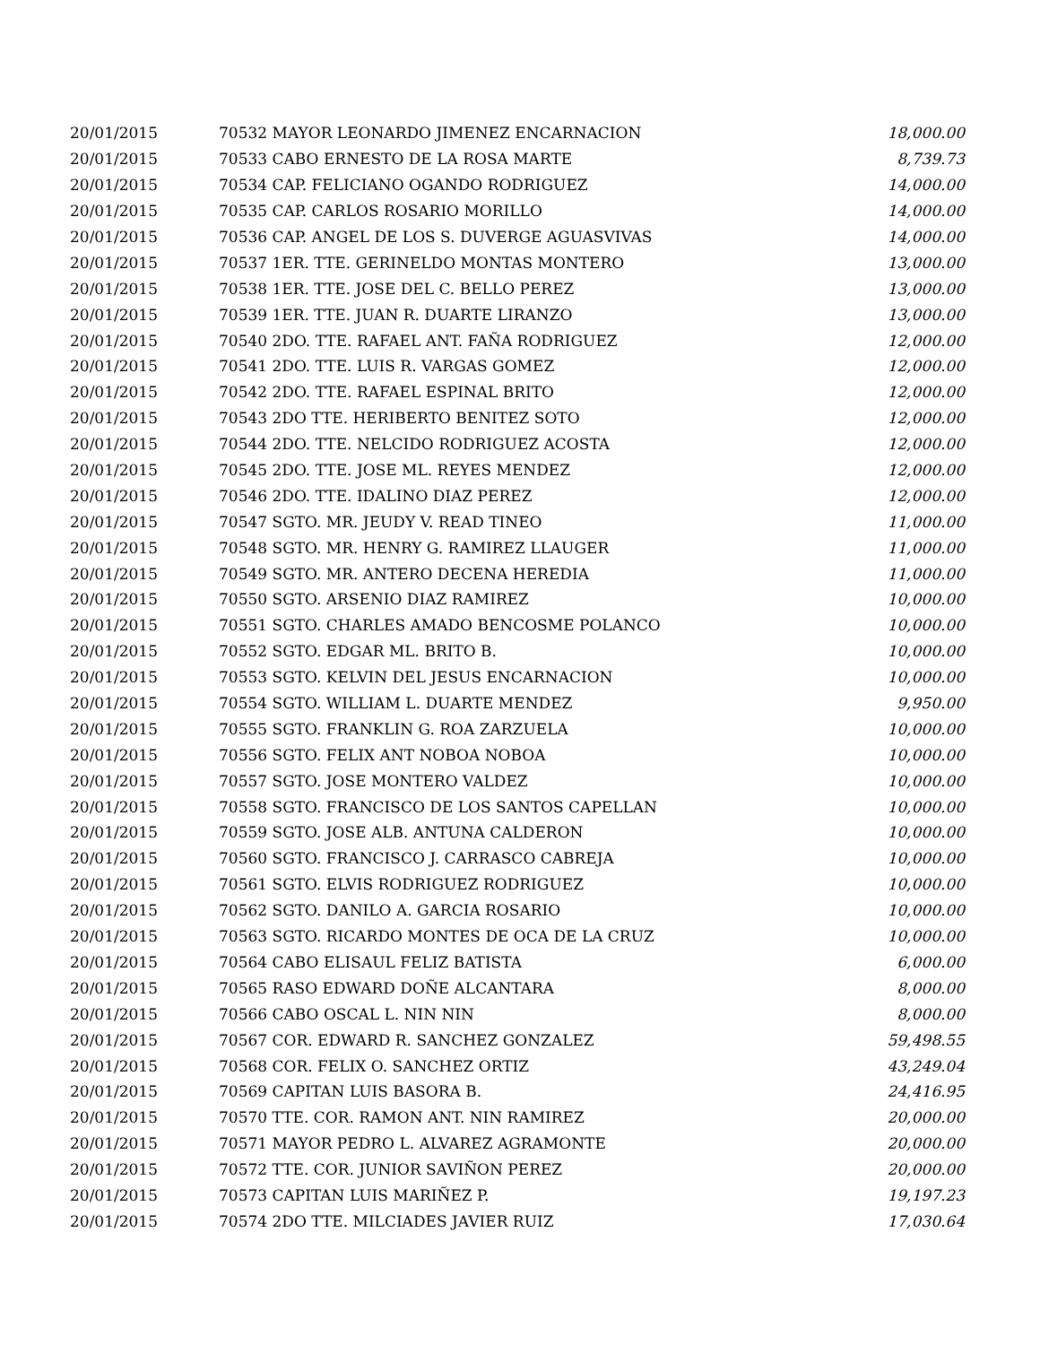| 20/01/2015 | 70532 MAYOR LEONARDO JIMENEZ ENCARNACION | 18,000.00 |
| 20/01/2015 | 70533 CABO ERNESTO DE LA ROSA MARTE | 8,739.73 |
| 20/01/2015 | 70534 CAP. FELICIANO OGANDO RODRIGUEZ | 14,000.00 |
| 20/01/2015 | 70535 CAP. CARLOS ROSARIO MORILLO | 14,000.00 |
| 20/01/2015 | 70536 CAP. ANGEL DE LOS S. DUVERGE AGUASVIVAS | 14,000.00 |
| 20/01/2015 | 70537 1ER. TTE. GERINELDO MONTAS MONTERO | 13,000.00 |
| 20/01/2015 | 70538 1ER. TTE. JOSE DEL C. BELLO PEREZ | 13,000.00 |
| 20/01/2015 | 70539 1ER. TTE. JUAN R. DUARTE LIRANZO | 13,000.00 |
| 20/01/2015 | 70540 2DO. TTE. RAFAEL ANT. FAÑA RODRIGUEZ | 12,000.00 |
| 20/01/2015 | 70541 2DO. TTE. LUIS R. VARGAS GOMEZ | 12,000.00 |
| 20/01/2015 | 70542 2DO. TTE. RAFAEL ESPINAL BRITO | 12,000.00 |
| 20/01/2015 | 70543 2DO TTE. HERIBERTO BENITEZ SOTO | 12,000.00 |
| 20/01/2015 | 70544 2DO. TTE. NELCIDO RODRIGUEZ ACOSTA | 12,000.00 |
| 20/01/2015 | 70545 2DO. TTE. JOSE ML. REYES MENDEZ | 12,000.00 |
| 20/01/2015 | 70546 2DO. TTE. IDALINO DIAZ PEREZ | 12,000.00 |
| 20/01/2015 | 70547 SGTO. MR. JEUDY V. READ TINEO | 11,000.00 |
| 20/01/2015 | 70548 SGTO. MR. HENRY G. RAMIREZ LLAUGER | 11,000.00 |
| 20/01/2015 | 70549 SGTO. MR. ANTERO DECENA HEREDIA | 11,000.00 |
| 20/01/2015 | 70550 SGTO. ARSENIO DIAZ RAMIREZ | 10,000.00 |
| 20/01/2015 | 70551 SGTO. CHARLES AMADO BENCOSME POLANCO | 10,000.00 |
| 20/01/2015 | 70552 SGTO. EDGAR ML. BRITO B. | 10,000.00 |
| 20/01/2015 | 70553 SGTO. KELVIN DEL JESUS ENCARNACION | 10,000.00 |
| 20/01/2015 | 70554 SGTO. WILLIAM L. DUARTE MENDEZ | 9,950.00 |
| 20/01/2015 | 70555 SGTO. FRANKLIN G. ROA ZARZUELA | 10,000.00 |
| 20/01/2015 | 70556 SGTO. FELIX ANT NOBOA NOBOA | 10,000.00 |
| 20/01/2015 | 70557 SGTO. JOSE MONTERO VALDEZ | 10,000.00 |
| 20/01/2015 | 70558 SGTO. FRANCISCO DE LOS SANTOS CAPELLAN | 10,000.00 |
| 20/01/2015 | 70559 SGTO. JOSE ALB. ANTUNA CALDERON | 10,000.00 |
| 20/01/2015 | 70560 SGTO. FRANCISCO J. CARRASCO CABREJA | 10,000.00 |
| 20/01/2015 | 70561 SGTO. ELVIS RODRIGUEZ RODRIGUEZ | 10,000.00 |
| 20/01/2015 | 70562 SGTO. DANILO A. GARCIA ROSARIO | 10,000.00 |
| 20/01/2015 | 70563 SGTO. RICARDO MONTES DE OCA DE LA CRUZ | 10,000.00 |
| 20/01/2015 | 70564 CABO ELISAUL FELIZ BATISTA | 6,000.00 |
| 20/01/2015 | 70565 RASO EDWARD DOÑE ALCANTARA | 8,000.00 |
| 20/01/2015 | 70566 CABO OSCAL L. NIN NIN | 8,000.00 |
| 20/01/2015 | 70567 COR. EDWARD R. SANCHEZ GONZALEZ | 59,498.55 |
| 20/01/2015 | 70568 COR. FELIX O. SANCHEZ ORTIZ | 43,249.04 |
| 20/01/2015 | 70569 CAPITAN LUIS BASORA B. | 24,416.95 |
| 20/01/2015 | 70570 TTE. COR. RAMON ANT. NIN RAMIREZ | 20,000.00 |
| 20/01/2015 | 70571 MAYOR PEDRO L. ALVAREZ AGRAMONTE | 20,000.00 |
| 20/01/2015 | 70572 TTE. COR. JUNIOR SAVIÑON PEREZ | 20,000.00 |
| 20/01/2015 | 70573 CAPITAN LUIS MARIÑEZ P. | 19,197.23 |
| 20/01/2015 | 70574 2DO TTE. MILCIADES JAVIER RUIZ | 17,030.64 |